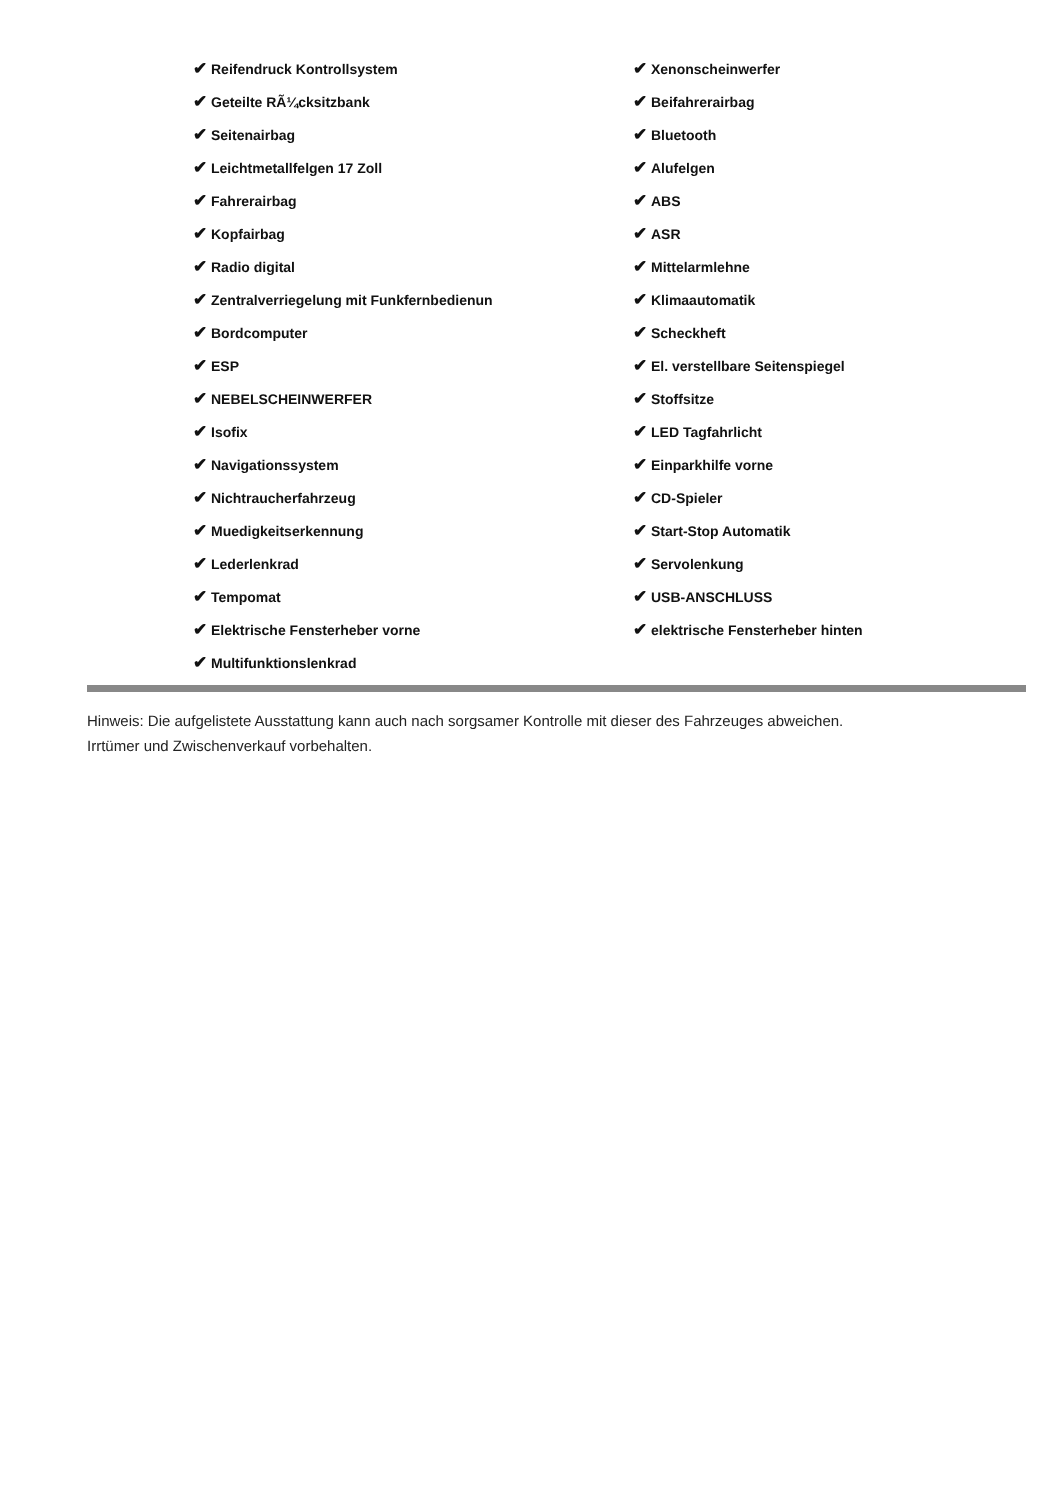| ✔ Reifendruck Kontrollsystem | ✔ Xenonscheinwerfer |
| ✔ Geteilte RÃ¼cksitzbank | ✔ Beifahrerairbag |
| ✔ Seitenairbag | ✔ Bluetooth |
| ✔ Leichtmetallfelgen 17 Zoll | ✔ Alufelgen |
| ✔ Fahrerairbag | ✔ ABS |
| ✔ Kopfairbag | ✔ ASR |
| ✔ Radio digital | ✔ Mittelarmlehne |
| ✔ Zentralverriegelung mit Funkfernbedienun | ✔ Klimaautomatik |
| ✔ Bordcomputer | ✔ Scheckheft |
| ✔ ESP | ✔ El. verstellbare Seitenspiegel |
| ✔ NEBELSCHEINWERFER | ✔ Stoffsitze |
| ✔ Isofix | ✔ LED Tagfahrlicht |
| ✔ Navigationssystem | ✔ Einparkhilfe vorne |
| ✔ Nichtraucherfahrzeug | ✔ CD-Spieler |
| ✔ Muedigkeitserkennung | ✔ Start-Stop Automatik |
| ✔ Lederlenkrad | ✔ Servolenkung |
| ✔ Tempomat | ✔ USB-ANSCHLUSS |
| ✔ Elektrische Fensterheber vorne | ✔ elektrische Fensterheber hinten |
| ✔ Multifunktionslenkrad | |
Hinweis: Die aufgelistete Ausstattung kann auch nach sorgsamer Kontrolle mit dieser des Fahrzeuges abweichen. Irrtümer und Zwischenverkauf vorbehalten.